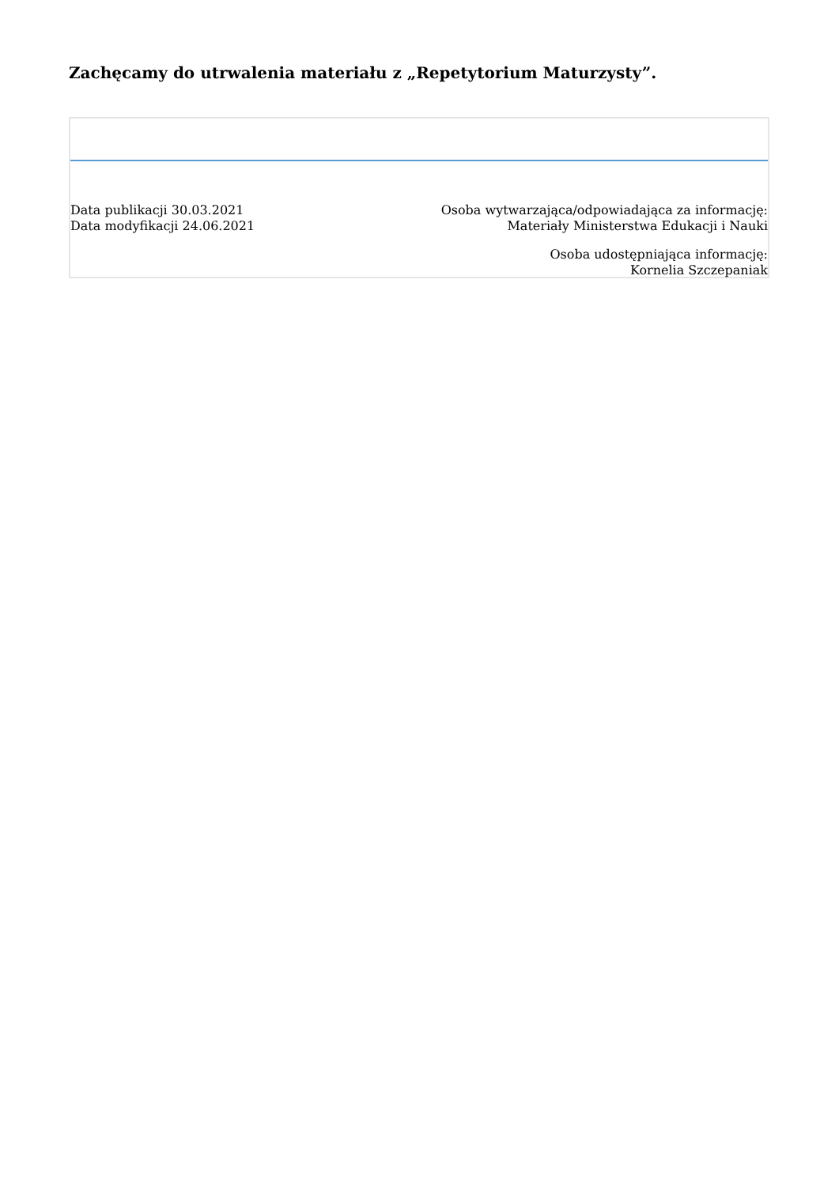Zachęcamy do utrwalenia materiału z „Repetytorium Maturzysty”.
Data publikacji 30.03.2021
Data modyfikacji 24.06.2021
Osoba wytwarzająca/odpowiadająca za informację:
Materiały Ministerstwa Edukacji i Nauki
Osoba udostępniająca informację:
Kornelia Szczepaniak